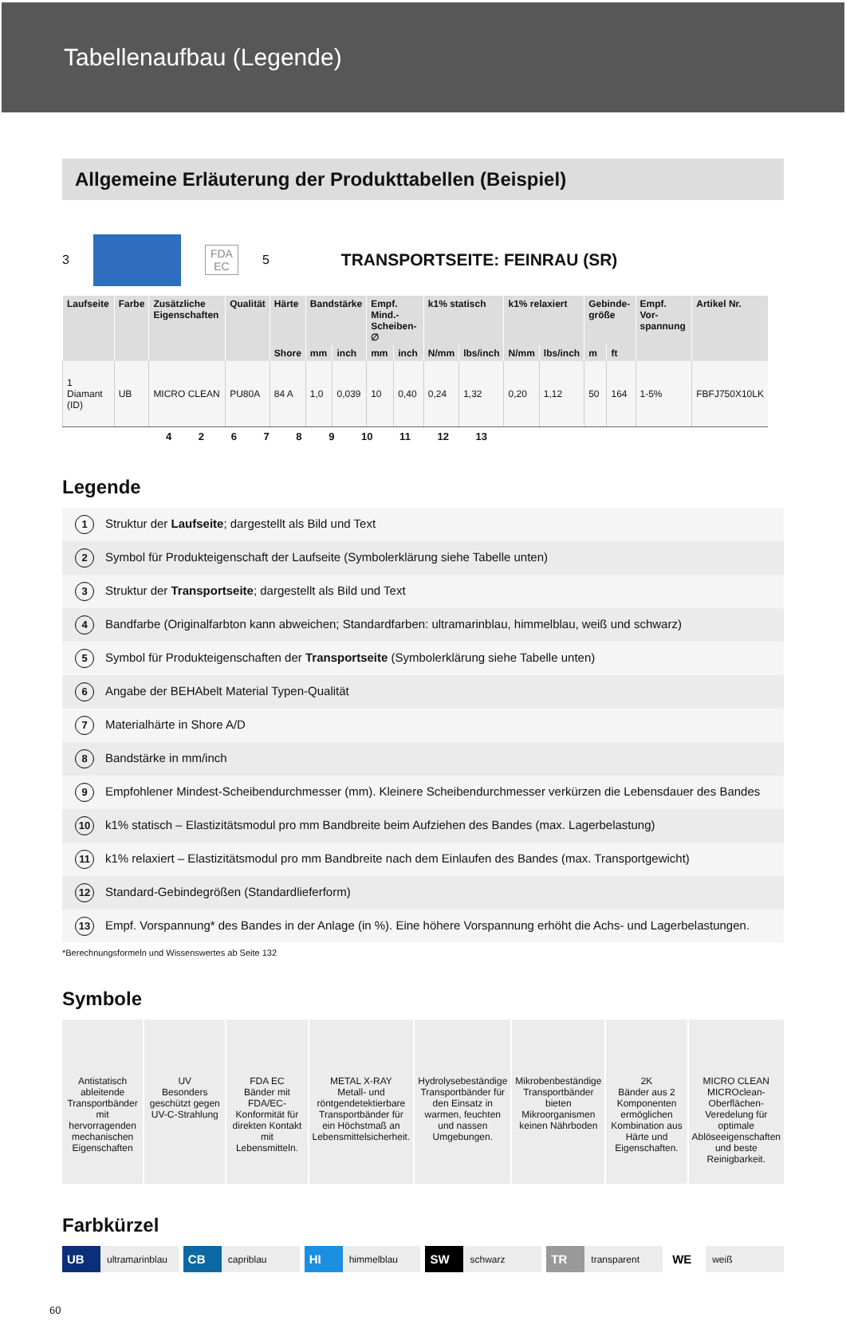Tabellenaufbau (Legende)
Allgemeine Erläuterung der Produkttabellen (Beispiel)
3
FDA EC
5 TRANSPORTSEITE: FEINRAU (SR)
| Laufseite | Farbe | Zusätzliche Eigenschaften | Qualität | Härte | Bandstärke | | Empf. Mind.-Scheiben-∅ | | k1% statisch | | k1% relaxiert | | Gebinde-größe | | Empf. Vor-spannung | Artikel Nr. |
| --- | --- | --- | --- | --- | --- | --- | --- | --- | --- | --- | --- | --- | --- | --- | --- | --- |
| | | | | Shore | mm | inch | mm | inch | N/mm | lbs/inch | N/mm | lbs/inch | m | ft | | |
| 1 Diamant (ID) | UB | MICRO CLEAN | PU80A | 84 A | 1,0 | 0,039 | 10 | 0,40 | 0,24 | 1,32 | 0,20 | 1,12 | 50 | 164 | 1-5% | FBFJ750X10LK |
4 2 6 7 8 9 10 11 12 13
Legende
1 Struktur der Laufseite; dargestellt als Bild und Text
2 Symbol für Produkteigenschaft der Laufseite (Symbolerklärung siehe Tabelle unten)
3 Struktur der Transportseite; dargestellt als Bild und Text
4 Bandfarbe (Originalfarbton kann abweichen; Standardfarben: ultramarinblau, himmelblau, weiß und schwarz)
5 Symbol für Produkteigenschaften der Transportseite (Symbolerklärung siehe Tabelle unten)
6 Angabe der BEHAbelt Material Typen-Qualität
7 Materialhärte in Shore A/D
8 Bandstärke in mm/inch
9 Empfohlener Mindest-Scheibendurchmesser (mm). Kleinere Scheibendurchmesser verkürzen die Lebensdauer des Bandes
10 k1% statisch – Elastizitätsmodul pro mm Bandbreite beim Aufziehen des Bandes (max. Lagerbelastung)
11 k1% relaxiert – Elastizitätsmodul pro mm Bandbreite nach dem Einlaufen des Bandes (max. Transportgewicht)
12 Standard-Gebindegrößen (Standardlieferform)
13 Empf. Vorspannung* des Bandes in der Anlage (in %). Eine höhere Vorspannung erhöht die Achs- und Lagerbelastungen.
*Berechnungsformeln und Wissenswertes ab Seite 132
Symbole
Antistatisch ableitende Transportbänder mit hervorragenden mechanischen Eigenschaften
UV
Besonders geschützt gegen UV-C-Strahlung
FDA EC
Bänder mit FDA/EC-Konformität für direkten Kontakt mit Lebensmitteln.
METAL X-RAY
Metall- und röntgendetektierbare Transportbänder für ein Höchstmaß an Lebensmittelsicherheit.
Hydrolysebeständige Transportbänder für den Einsatz in warmen, feuchten und nassen Umgebungen.
Mikrobenbeständige Transportbänder bieten Mikroorganismen keinen Nährboden
2K
Bänder aus 2 Komponenten ermöglichen Kombination aus Härte und Eigenschaften.
MICRO CLEAN
MICROclean-Oberflächen-Veredelung für optimale Ablöseeigenschaften und beste Reinigbarkeit.
Farbkürzel
UB ultramarinblau CB capriblau HI himmelblau SW schwarz TR transparent WE weiß
60